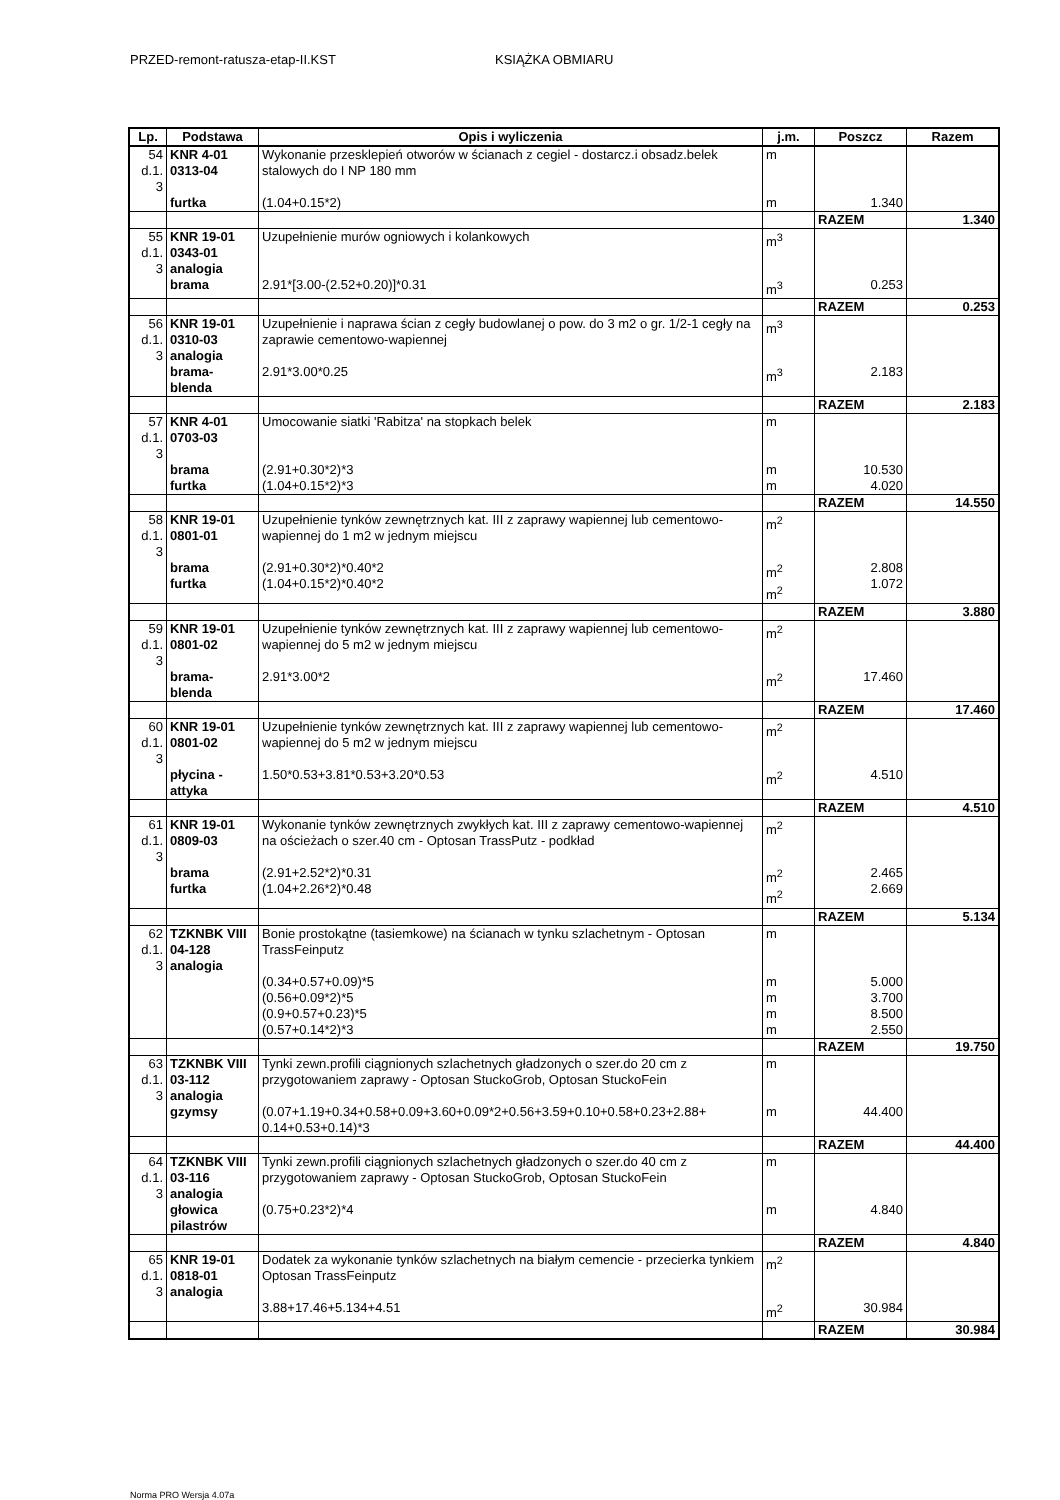PRZED-remont-ratusza-etap-II.KST KSIĄŻKA OBMIARU
| Lp. | Podstawa | Opis i wyliczenia | j.m. | Poszcz | Razem |
| --- | --- | --- | --- | --- | --- |
| 54 d.1. 3 | KNR 4-01 0313-04 | Wykonanie przesklepień otworów w ścianach z cegiel - dostarcz.i obsadz.belek stalowych do I NP 180 mm | m | | |
| | furtka | (1.04+0.15*2) | m | 1.340 | |
| | | | | RAZEM | 1.340 |
| 55 d.1. 3 | KNR 19-01 0343-01 analogia | Uzupełnienie murów ogniowych i kolankowych | m<sup>3</sup> | | |
| | brama | 2.91*[3.00-(2.52+0.20)]*0.31 | m<sup>3</sup> | 0.253 | |
| | | | | RAZEM | 0.253 |
| 56 d.1. 3 | KNR 19-01 0310-03 analogia | Uzupełnienie i naprawa ścian z cegły budowlanej o pow. do 3 m2 o gr. 1/2-1 cegły na zaprawie cementowo-wapiennej | m<sup>3</sup> | | |
| | brama-blenda | 2.91*3.00*0.25 | m<sup>3</sup> | 2.183 | |
| | | | | RAZEM | 2.183 |
| 57 d.1. 3 | KNR 4-01 0703-03 | Umocowanie siatki 'Rabitza' na stopkach belek | m | | |
| | brama furtka | (2.91+0.30*2)*3 (1.04+0.15*2)*3 | m m | 10.530 4.020 | |
| | | | | RAZEM | 14.550 |
| 58 d.1. 3 | KNR 19-01 0801-01 | Uzupełnienie tynków zewnętrznych kat. III z zaprawy wapiennej lub cementowo-wapiennej do 1 m2 w jednym miejscu | m<sup>2</sup> | | |
| | brama furtka | (2.91+0.30*2)*0.40*2 (1.04+0.15*2)*0.40*2 | m<sup>2</sup> m<sup>2</sup> | 2.808 1.072 | |
| | | | | RAZEM | 3.880 |
| 59 d.1. 3 | KNR 19-01 0801-02 | Uzupełnienie tynków zewnętrznych kat. III z zaprawy wapiennej lub cementowo-wapiennej do 5 m2 w jednym miejscu | m<sup>2</sup> | | |
| | brama-blenda | 2.91*3.00*2 | m<sup>2</sup> | 17.460 | |
| | | | | RAZEM | 17.460 |
| 60 d.1. 3 | KNR 19-01 0801-02 | Uzupełnienie tynków zewnętrznych kat. III z zaprawy wapiennej lub cementowo-wapiennej do 5 m2 w jednym miejscu | m<sup>2</sup> | | |
| | płycina -attyka | 1.50*0.53+3.81*0.53+3.20*0.53 | m<sup>2</sup> | 4.510 | |
| | | | | RAZEM | 4.510 |
| 61 d.1. 3 | KNR 19-01 0809-03 | Wykonanie tynków zewnętrznych zwykłych kat. III z zaprawy cementowo-wapiennej na ościeżach o szer.40 cm - Optosan TrassPutz - podkład | m<sup>2</sup> | | |
| | brama furtka | (2.91+2.52*2)*0.31 (1.04+2.26*2)*0.48 | m<sup>2</sup> m<sup>2</sup> | 2.465 2.669 | |
| | | | | RAZEM | 5.134 |
| 62 d.1. 3 | TZKNBK VIII 04-128 analogia | Bonie prostokątne (tasiemkowe) na ścianach w tynku szlachetnym - Optosan TrassFeinputz | m | | |
| | | (0.34+0.57+0.09)*5 (0.56+0.09*2)*5 (0.9+0.57+0.23)*5 (0.57+0.14*2)*3 | m m m m | 5.000 3.700 8.500 2.550 | |
| | | | | RAZEM | 19.750 |
| 63 d.1. 3 | TZKNBK VIII 03-112 analogia | Tynki zewn.profili ciągnionych szlachetnych gładzonych o szer.do 20 cm z przygotowaniem zaprawy - Optosan StuckoGrob, Optosan StuckoFein | m | | |
| | gzymsy | (0.07+1.19+0.34+0.58+0.09+3.60+0.09*2+0.56+3.59+0.10+0.58+0.23+2.88+ 0.14+0.53+0.14)*3 | m | 44.400 | |
| | | | | RAZEM | 44.400 |
| 64 d.1. 3 | TZKNBK VIII 03-116 analogia | Tynki zewn.profili ciągnionych szlachetnych gładzonych o szer.do 40 cm z przygotowaniem zaprawy - Optosan StuckoGrob, Optosan StuckoFein | m | | |
| | głowica pilastrów | (0.75+0.23*2)*4 | m | 4.840 | |
| | | | | RAZEM | 4.840 |
| 65 d.1. 3 | KNR 19-01 0818-01 analogia | Dodatek za wykonanie tynków szlachetnych na białym cemencie - przecierka tynkiem Optosan TrassFeinputz | m<sup>2</sup> | | |
| | | 3.88+17.46+5.134+4.51 | m<sup>2</sup> | 30.984 | |
| | | | | RAZEM | 30.984 |
Norma PRO Wersja 4.07a